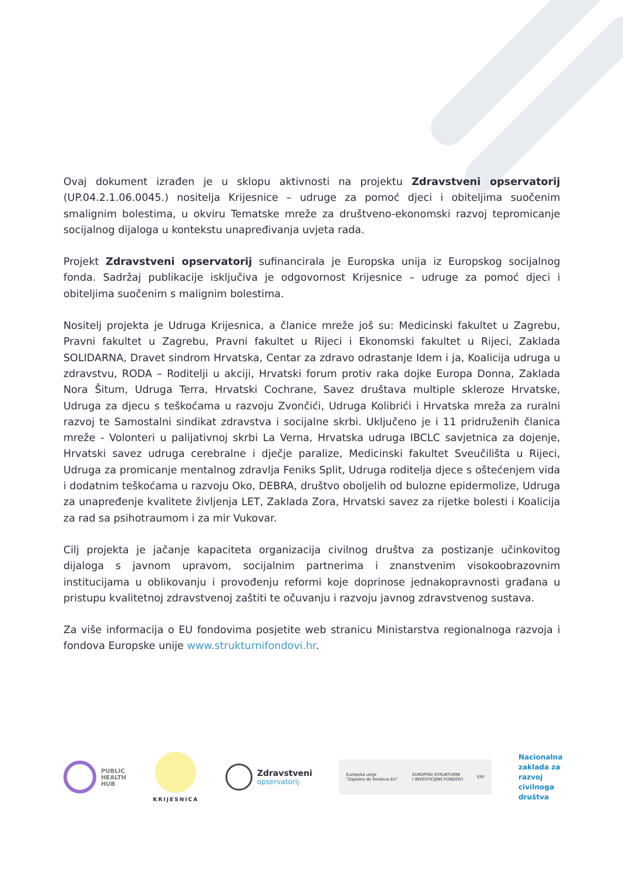Ovaj dokument izrađen je u sklopu aktivnosti na projektu Zdravstveni opservatorij (UP.04.2.1.06.0045.) nositelja Krijesnice – udruge za pomoć djeci i obiteljima suočenim smalignim bolestima, u okviru Tematske mreže za društveno-ekonomski razvoj tepromicanje socijalnog dijaloga u kontekstu unapređivanja uvjeta rada.
Projekt Zdravstveni opservatorij sufinancirala je Europska unija iz Europskog socijalnog fonda. Sadržaj publikacije isključiva je odgovornost Krijesnice – udruge za pomoć djeci i obiteljima suočenim s malignim bolestima.
Nositelj projekta je Udruga Krijesnica, a članice mreže još su: Medicinski fakultet u Zagrebu, Pravni fakultet u Zagrebu, Pravni fakultet u Rijeci i Ekonomski fakultet u Rijeci, Zaklada SOLIDARNA, Dravet sindrom Hrvatska, Centar za zdravo odrastanje Idem i ja, Koalicija udruga u zdravstvu, RODA – Roditelji u akciji, Hrvatski forum protiv raka dojke Europa Donna, Zaklada Nora Šitum, Udruga Terra, Hrvatski Cochrane, Savez društava multiple skleroze Hrvatske, Udruga za djecu s teškoćama u razvoju Zvončići, Udruga Kolibrići i Hrvatska mreža za ruralni razvoj te Samostalni sindikat zdravstva i socijalne skrbi. Uključeno je i 11 pridruženih članica mreže - Volonteri u palijativnoj skrbi La Verna, Hrvatska udruga IBCLC savjetnica za dojenje, Hrvatski savez udruga cerebralne i dječje paralize, Medicinski fakultet Sveučilišta u Rijeci, Udruga za promicanje mentalnog zdravlja Feniks Split, Udruga roditelja djece s oštećenjem vida i dodatnim teškoćama u razvoju Oko, DEBRA, društvo oboljelih od bulozne epidermolize, Udruga za unapređenje kvalitete življenja LET, Zaklada Zora, Hrvatski savez za rijetke bolesti i Koalicija za rad sa psihotraumom i za mir Vukovar.
Cilj projekta je jačanje kapaciteta organizacija civilnog društva za postizanje učinkovitog dijaloga s javnom upravom, socijalnim partnerima i znanstvenim visokoobrazovnim institucijama u oblikovanju i provođenju reformi koje doprinose jednakopravnosti građana u pristupu kvalitetnoj zdravstvenoj zaštiti te očuvanju i razvoju javnog zdravstvenog sustava.
Za više informacija o EU fondovima posjetite web stranicu Ministarstva regionalnoga razvoja i fondova Europske unije www.strukturnifondovi.hr.
PUBLIC
HEALTH
HUB
KRIJESNICA
Zdravstveni
opservatorij
Europska unija
"Zajedno do fondova EU" EUROPSKI STRUKTURNI
I INVESTICIJSKI FONDOVI ESF
Nacionalna
zaklada za
razvoj
civilnoga
društva